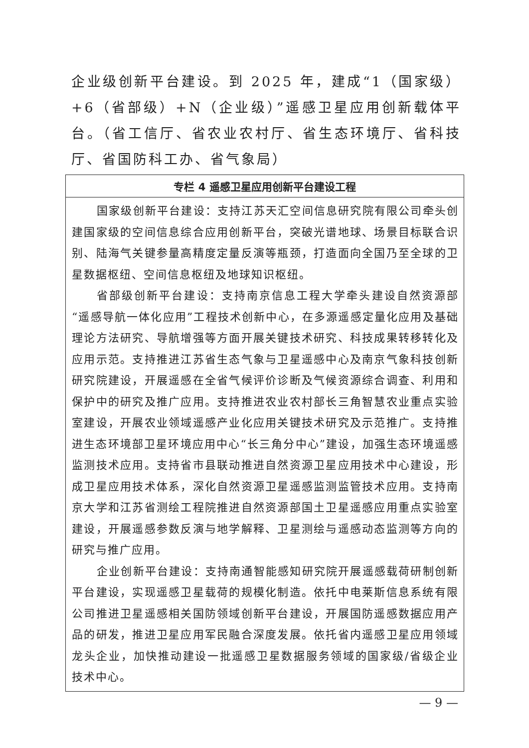企业级创新平台建设。到 2025 年，建成“1（国家级）+6（省部级）+N（企业级）”遥感卫星应用创新载体平台。（省工信厅、省农业农村厅、省生态环境厅、省科技厅、省国防科工办、省气象局）
| 专栏 4 遥感卫星应用创新平台建设工程 |
| --- |
| 国家级创新平台建设：支持江苏天汇空间信息研究院有限公司牵头创建国家级的空间信息综合应用创新平台，突破光谱地球、场景目标联合识别、陆海气关键参量高精度定量反演等瓶颈，打造面向全国乃至全球的卫星数据枢纽、空间信息枢纽及地球知识枢纽。 省部级创新平台建设：支持南京信息工程大学牵头建设自然资源部“遥感导航一体化应用”工程技术创新中心，在多源遥感定量化应用及基础理论方法研究、导航增强等方面开展关键技术研究、科技成果转移转化及应用示范。支持推进江苏省生态气象与卫星遥感中心及南京气象科技创新研究院建设，开展遥感在全省气候评价诊断及气候资源综合调查、利用和保护中的研究及推广应用。支持推进农业农村部长三角智慧农业重点实验室建设，开展农业领域遥感产业化应用关键技术研究及示范推广。支持推进生态环境部卫星环境应用中心“长三角分中心”建设，加强生态环境遥感监测技术应用。支持省市县联动推进自然资源卫星应用技术中心建设，形成卫星应用技术体系，深化自然资源卫星遥感监测监管技术应用。支持南京大学和江苏省测绘工程院推进自然资源部国土卫星遥感应用重点实验室建设，开展遥感参数反演与地学解释、卫星测绘与遥感动态监测等方向的研究与推广应用。 企业创新平台建设：支持南通智能感知研究院开展遥感载荷研制创新平台建设，实现遥感卫星载荷的规模化制造。依托中电莱斯信息系统有限公司推进卫星遥感相关国防领域创新平台建设，开展国防遥感数据应用产品的研发，推进卫星应用军民融合深度发展。依托省内遥感卫星应用领域龙头企业，加快推动建设一批遥感卫星数据服务领域的国家级/省级企业技术中心。 |
— 9 —